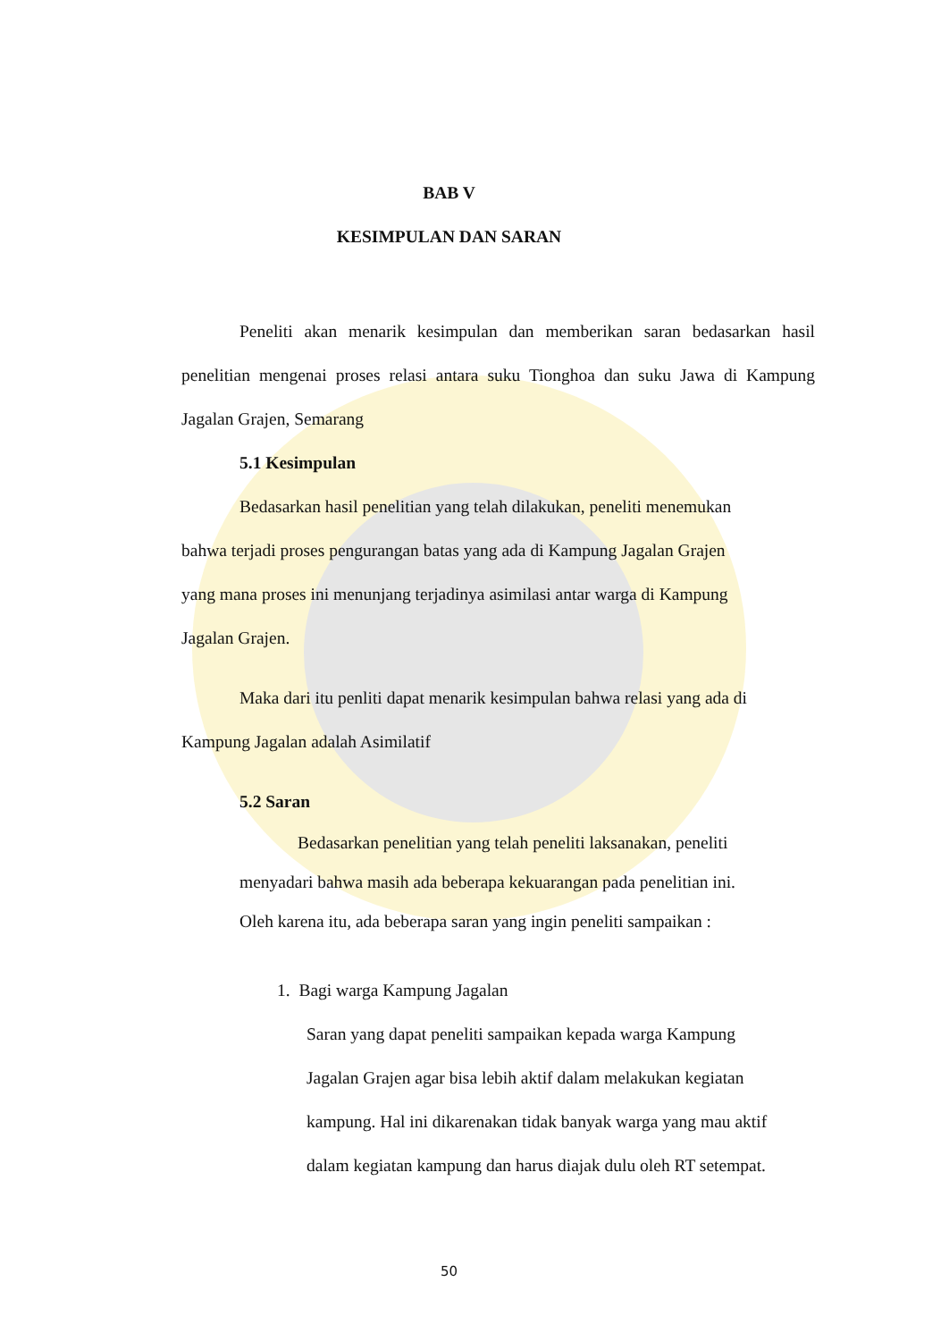BAB V
KESIMPULAN DAN SARAN
Peneliti akan menarik kesimpulan dan memberikan saran bedasarkan hasil penelitian mengenai proses relasi antara suku Tionghoa dan suku Jawa di Kampung Jagalan Grajen, Semarang
5.1 Kesimpulan
Bedasarkan hasil penelitian yang telah dilakukan, peneliti menemukan
bahwa terjadi proses pengurangan batas yang ada di Kampung Jagalan Grajen
yang mana proses ini menunjang terjadinya asimilasi antar warga di Kampung
Jagalan Grajen.
Maka dari itu penliti dapat menarik kesimpulan bahwa relasi yang ada di
Kampung Jagalan adalah Asimilatif
5.2 Saran
Bedasarkan penelitian yang telah peneliti laksanakan, peneliti
menyadari bahwa masih ada beberapa kekuarangan pada penelitian ini.
Oleh karena itu, ada beberapa saran yang ingin peneliti sampaikan :
1. Bagi warga Kampung Jagalan
Saran yang dapat peneliti sampaikan kepada warga Kampung
Jagalan Grajen agar bisa lebih aktif dalam melakukan kegiatan
kampung. Hal ini dikarenakan tidak banyak warga yang mau aktif
dalam kegiatan kampung dan harus diajak dulu oleh RT setempat.
50